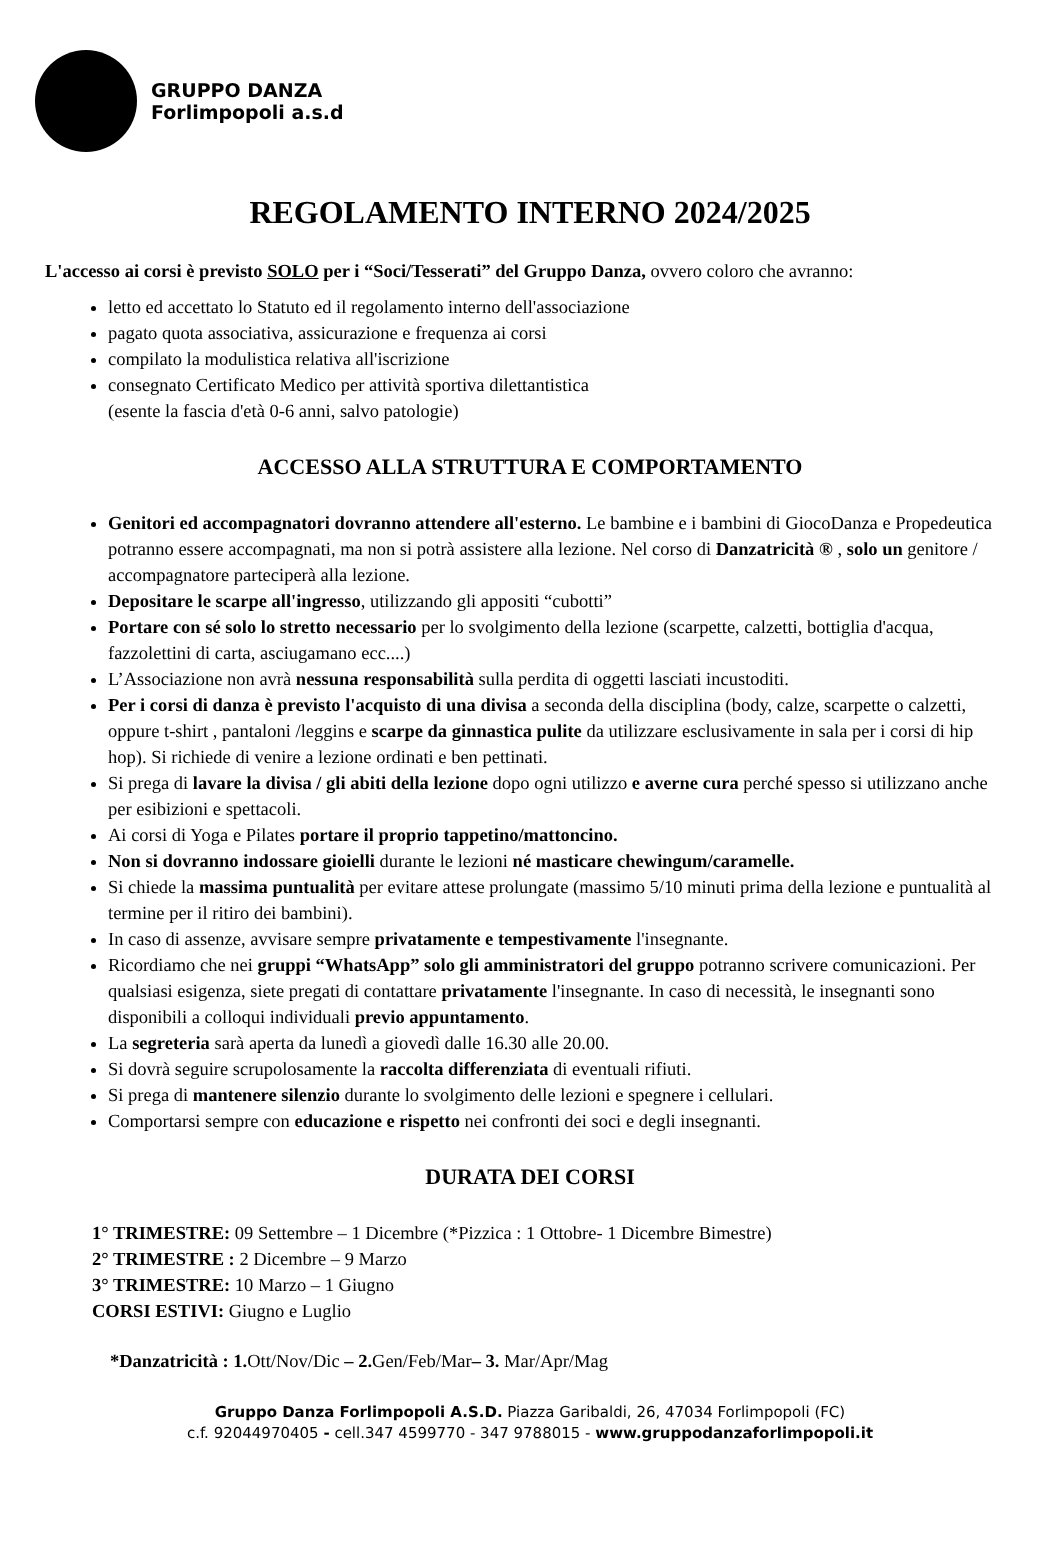GRUPPO DANZA
Forlimpopoli a.s.d
REGOLAMENTO INTERNO 2024/2025
L'accesso ai corsi è previsto SOLO per i “Soci/Tesserati” del Gruppo Danza, ovvero coloro che avranno:
letto ed accettato lo Statuto ed il regolamento interno dell'associazione
pagato quota associativa, assicurazione e frequenza ai corsi
compilato la modulistica relativa all'iscrizione
consegnato Certificato Medico per attività sportiva dilettantistica
(esente la fascia d'età 0-6 anni, salvo patologie)
ACCESSO ALLA STRUTTURA E COMPORTAMENTO
Genitori ed accompagnatori dovranno attendere all'esterno. Le bambine e i bambini di GiocoDanza e Propedeutica potranno essere accompagnati, ma non si potrà assistere alla lezione. Nel corso di Danzatricità ® , solo un genitore / accompagnatore parteciperà alla lezione.
Depositare le scarpe all'ingresso, utilizzando gli appositi “cubotti”
Portare con sé solo lo stretto necessario per lo svolgimento della lezione (scarpette, calzetti, bottiglia d'acqua, fazzolettini di carta, asciugamano ecc....)
L’Associazione non avrà nessuna responsabilità sulla perdita di oggetti lasciati incustoditi.
Per i corsi di danza è previsto l'acquisto di una divisa a seconda della disciplina (body, calze, scarpette o calzetti, oppure t-shirt , pantaloni /leggins e scarpe da ginnastica pulite da utilizzare esclusivamente in sala per i corsi di hip hop). Si richiede di venire a lezione ordinati e ben pettinati.
Si prega di lavare la divisa / gli abiti della lezione dopo ogni utilizzo e averne cura perché spesso si utilizzano anche per esibizioni e spettacoli.
Ai corsi di Yoga e Pilates portare il proprio tappetino/mattoncino.
Non si dovranno indossare gioielli durante le lezioni né masticare chewingum/caramelle.
Si chiede la massima puntualità per evitare attese prolungate (massimo 5/10 minuti prima della lezione e puntualità al termine per il ritiro dei bambini).
In caso di assenze, avvisare sempre privatamente e tempestivamente l'insegnante.
Ricordiamo che nei gruppi “WhatsApp” solo gli amministratori del gruppo potranno scrivere comunicazioni. Per qualsiasi esigenza, siete pregati di contattare privatamente l'insegnante. In caso di necessità, le insegnanti sono disponibili a colloqui individuali previo appuntamento.
La segreteria sarà aperta da lunedì a giovedì dalle 16.30 alle 20.00.
Si dovrà seguire scrupolosamente la raccolta differenziata di eventuali rifiuti.
Si prega di mantenere silenzio durante lo svolgimento delle lezioni e spegnere i cellulari.
Comportarsi sempre con educazione e rispetto nei confronti dei soci e degli insegnanti.
DURATA DEI CORSI
1° TRIMESTRE: 09 Settembre – 1 Dicembre (*Pizzica : 1 Ottobre- 1 Dicembre Bimestre)
2° TRIMESTRE : 2 Dicembre – 9 Marzo
3° TRIMESTRE: 10 Marzo – 1 Giugno
CORSI ESTIVI: Giugno e Luglio
*Danzatricità : 1. Ott/Nov/Dic – 2. Gen/Feb/Mar– 3. Mar/Apr/Mag
Gruppo Danza Forlimpopoli A.S.D. Piazza Garibaldi, 26, 47034 Forlimpopoli (FC)
c.f. 92044970405 - cell.347 4599770 - 347 9788015 - www.gruppodanzaforlimpopoli.it